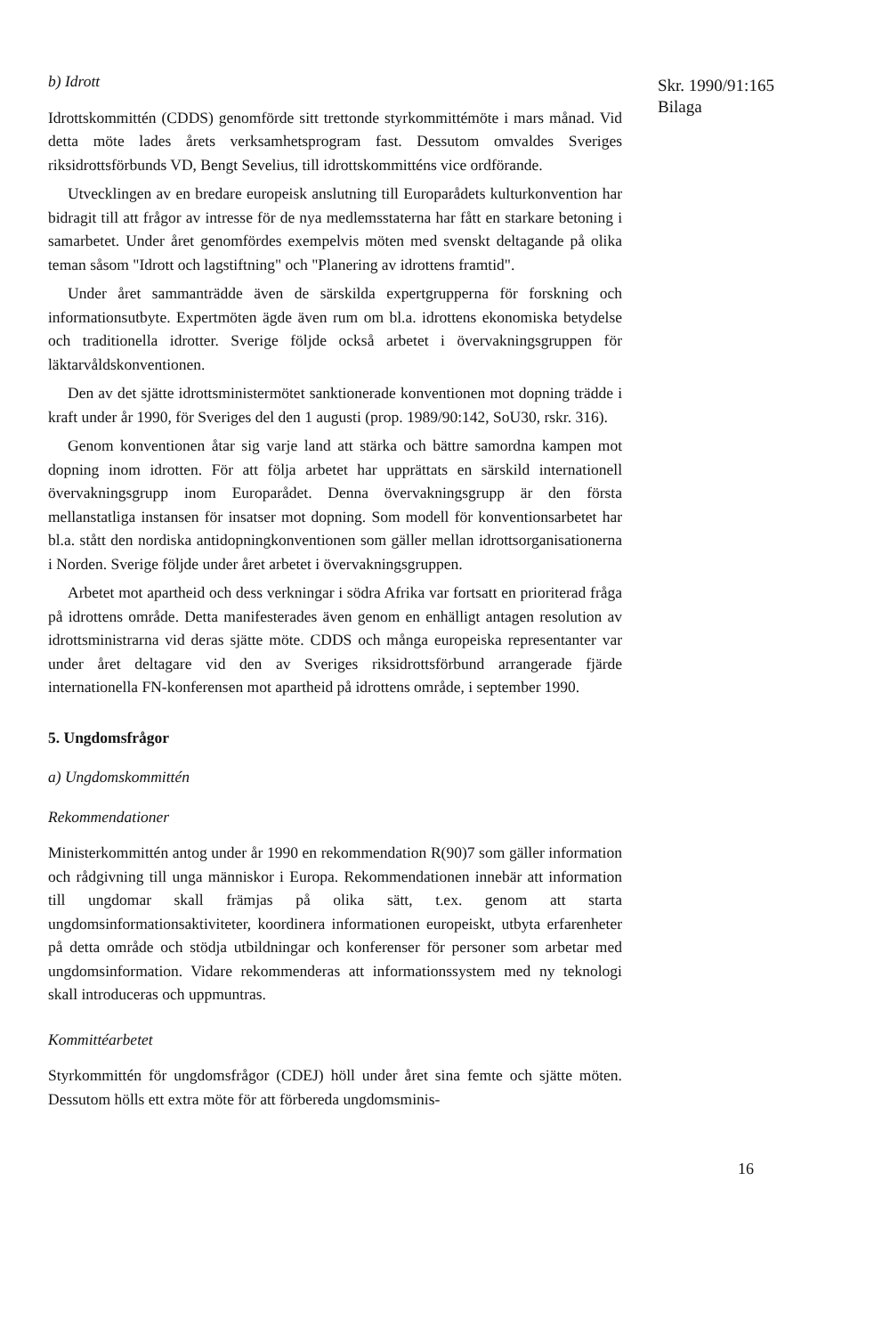b) Idrott
Idrottskommittén (CDDS) genomförde sitt trettonde styrkommittémöte i mars månad. Vid detta möte lades årets verksamhetsprogram fast. Dessutom omvaldes Sveriges riksidrottsförbunds VD, Bengt Sevelius, till idrottskommitténs vice ordförande.
Utvecklingen av en bredare europeisk anslutning till Europarådets kulturkonvention har bidragit till att frågor av intresse för de nya medlemsstaterna har fått en starkare betoning i samarbetet. Under året genomfördes exempelvis möten med svenskt deltagande på olika teman såsom "Idrott och lagstiftning" och "Planering av idrottens framtid".
Under året sammanträdde även de särskilda expertgrupperna för forskning och informationsutbyte. Expertmöten ägde även rum om bl.a. idrottens ekonomiska betydelse och traditionella idrotter. Sverige följde också arbetet i övervakningsgruppen för läktarvåldskonventionen.
Den av det sjätte idrottsministermötet sanktionerade konventionen mot dopning trädde i kraft under år 1990, för Sveriges del den 1 augusti (prop. 1989/90:142, SoU30, rskr. 316).
Genom konventionen åtar sig varje land att stärka och bättre samordna kampen mot dopning inom idrotten. För att följa arbetet har upprättats en särskild internationell övervakningsgrupp inom Europarådet. Denna övervakningsgrupp är den första mellanstatliga instansen för insatser mot dopning. Som modell för konventionsarbetet har bl.a. stått den nordiska antidopningkonventionen som gäller mellan idrottsorganisationerna i Norden. Sverige följde under året arbetet i övervakningsgruppen.
Arbetet mot apartheid och dess verkningar i södra Afrika var fortsatt en prioriterad fråga på idrottens område. Detta manifesterades även genom en enhälligt antagen resolution av idrottsministrarna vid deras sjätte möte. CDDS och många europeiska representanter var under året deltagare vid den av Sveriges riksidrottsförbund arrangerade fjärde internationella FN-konferensen mot apartheid på idrottens område, i september 1990.
5. Ungdomsfrågor
a) Ungdomskommittén
Rekommendationer
Ministerkommittén antog under år 1990 en rekommendation R(90)7 som gäller information och rådgivning till unga människor i Europa. Rekommendationen innebär att information till ungdomar skall främjas på olika sätt, t.ex. genom att starta ungdomsinformationsaktiviteter, koordinera informationen europeiskt, utbyta erfarenheter på detta område och stödja utbildningar och konferenser för personer som arbetar med ungdomsinformation. Vidare rekommenderas att informationssystem med ny teknologi skall introduceras och uppmuntras.
Kommittéarbetet
Styrkommittén för ungdomsfrågor (CDEJ) höll under året sina femte och sjätte möten. Dessutom hölls ett extra möte för att förbereda ungdomsminis-
Skr. 1990/91:165
Bilaga
16